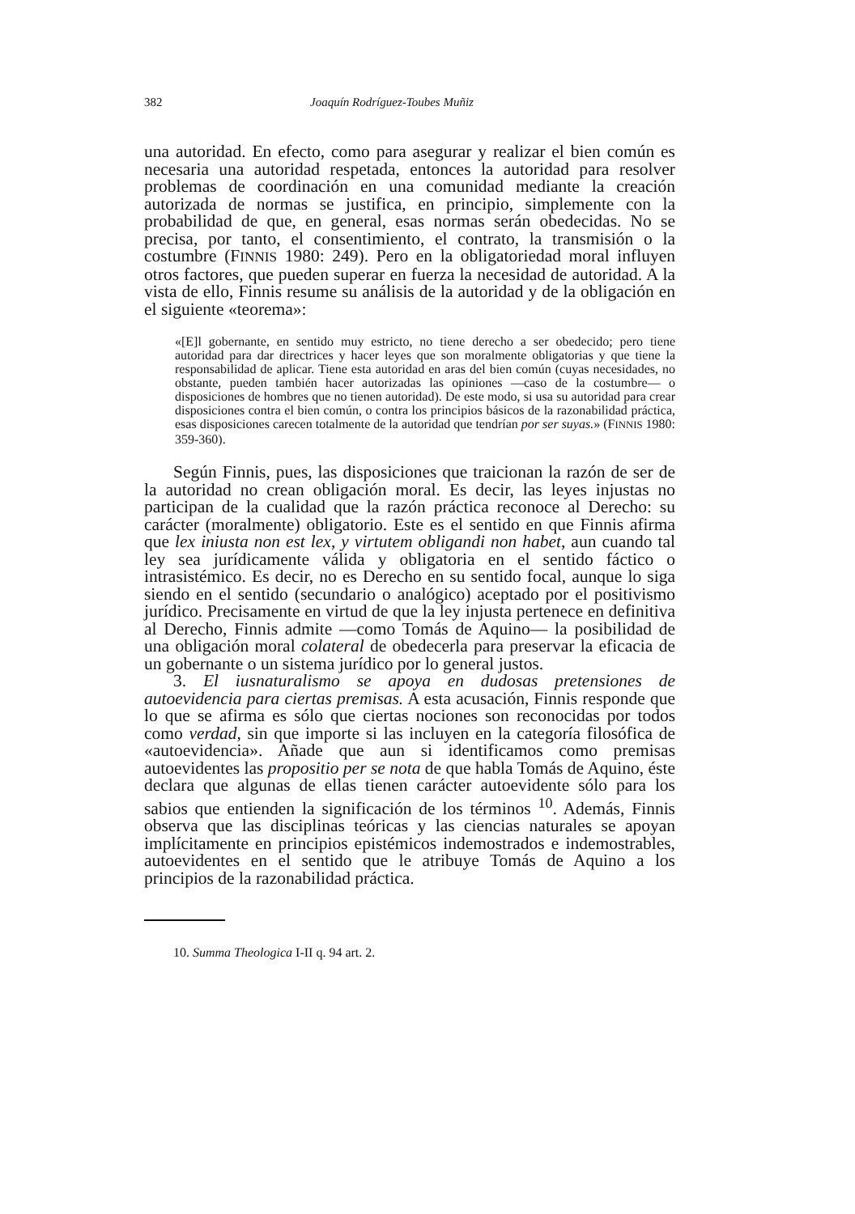382 Joaquín Rodríguez-Toubes Muñiz
una autoridad. En efecto, como para asegurar y realizar el bien común es necesaria una autoridad respetada, entonces la autoridad para resolver problemas de coordinación en una comunidad mediante la creación autorizada de normas se justifica, en principio, simplemente con la probabilidad de que, en general, esas normas serán obedecidas. No se precisa, por tanto, el consentimiento, el contrato, la transmisión o la costumbre (FINNIS 1980: 249). Pero en la obligatoriedad moral influyen otros factores, que pueden superar en fuerza la necesidad de autoridad. A la vista de ello, Finnis resume su análisis de la autoridad y de la obligación en el siguiente «teorema»:
«[E]l gobernante, en sentido muy estricto, no tiene derecho a ser obedecido; pero tiene autoridad para dar directrices y hacer leyes que son moralmente obligatorias y que tiene la responsabilidad de aplicar. Tiene esta autoridad en aras del bien común (cuyas necesidades, no obstante, pueden también hacer autorizadas las opiniones —caso de la costumbre— o disposiciones de hombres que no tienen autoridad). De este modo, si usa su autoridad para crear disposiciones contra el bien común, o contra los principios básicos de la razonabilidad práctica, esas disposiciones carecen totalmente de la autoridad que tendrían por ser suyas.» (FINNIS 1980: 359-360).
Según Finnis, pues, las disposiciones que traicionan la razón de ser de la autoridad no crean obligación moral. Es decir, las leyes injustas no participan de la cualidad que la razón práctica reconoce al Derecho: su carácter (moralmente) obligatorio. Este es el sentido en que Finnis afirma que lex iniusta non est lex, y virtutem obligandi non habet, aun cuando tal ley sea jurídicamente válida y obligatoria en el sentido fáctico o intrasistémico. Es decir, no es Derecho en su sentido focal, aunque lo siga siendo en el sentido (secundario o analógico) aceptado por el positivismo jurídico. Precisamente en virtud de que la ley injusta pertenece en definitiva al Derecho, Finnis admite —como Tomás de Aquino— la posibilidad de una obligación moral colateral de obedecerla para preservar la eficacia de un gobernante o un sistema jurídico por lo general justos.
3. El iusnaturalismo se apoya en dudosas pretensiones de autoevidencia para ciertas premisas. A esta acusación, Finnis responde que lo que se afirma es sólo que ciertas nociones son reconocidas por todos como verdad, sin que importe si las incluyen en la categoría filosófica de «autoevidencia». Añade que aun si identificamos como premisas autoevidentes las propositio per se nota de que habla Tomás de Aquino, éste declara que algunas de ellas tienen carácter autoevidente sólo para los sabios que entienden la significación de los términos <sup>10</sup>. Además, Finnis observa que las disciplinas teóricas y las ciencias naturales se apoyan implícitamente en principios epistémicos indemostrados e indemostrables, autoevidentes en el sentido que le atribuye Tomás de Aquino a los principios de la razonabilidad práctica.
10. Summa Theologica I-II q. 94 art. 2.